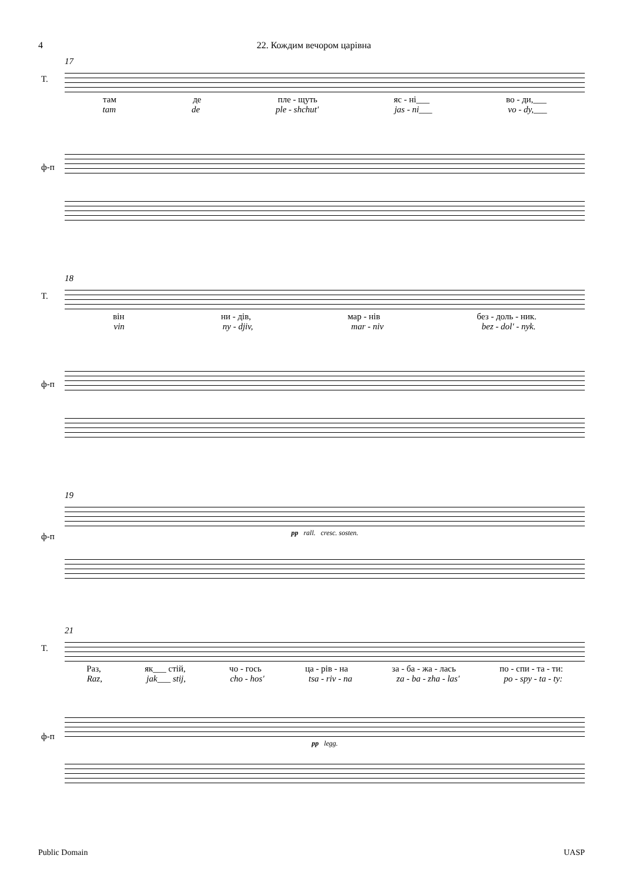4 22. Кождим вечором царівна
17
T.
там де пле - щуть яс - ні___ во - ди,___
tam de ple - shchut' jas - ni___ vo - dy,___
ф-п
18
T.
він ни - дів, мар - нів без - доль - ник.
vin ny - djiv, mar - niv bez - dol' - nyk.
ф-п
19
ф-п
pp rall. cresc. sosten.
21
T.
Раз, як___ стій, чо - гось ца - рів - на за - ба - жа - лась по - спи - та - ти:
Raz, jak___ stij, cho - hos' tsa - riv - na za - ba - zha - las' po - spy - ta - ty:
ф-п
pp legg.
Public Domain UASP